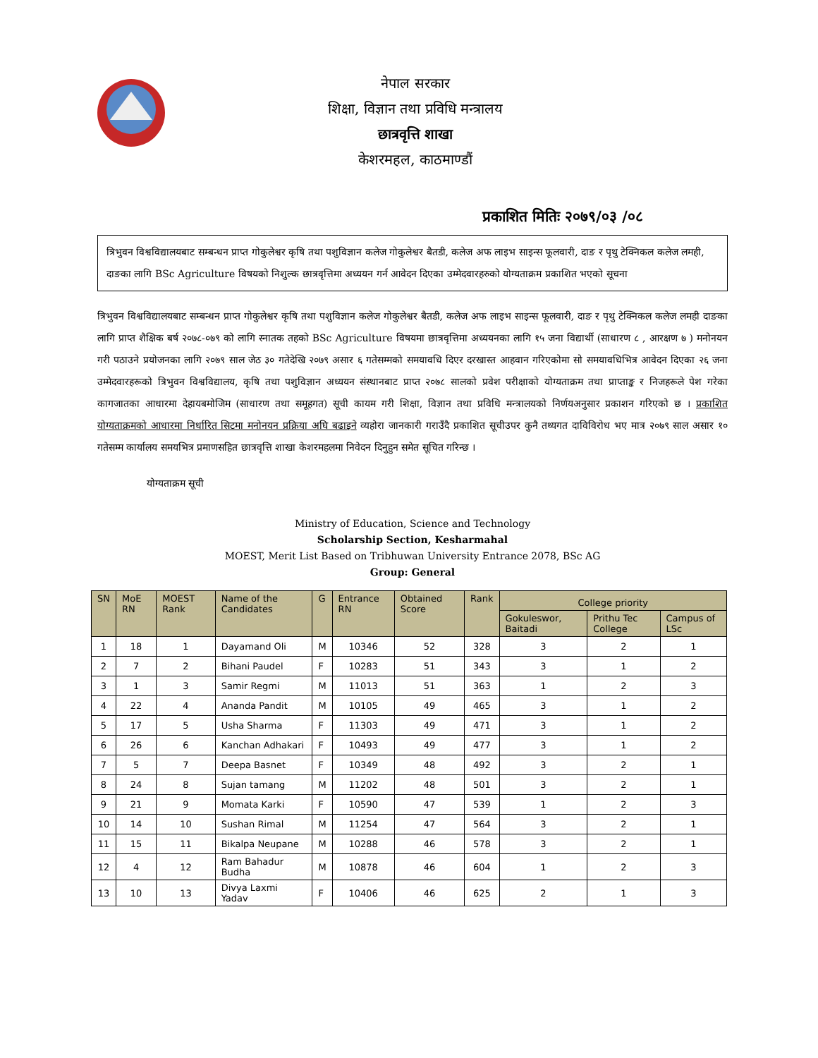नेपाल सरकार
शिक्षा, विज्ञान तथा प्रविधि मन्त्रालय
छात्रवृत्ति शाखा
केशरमहल, काठमाण्डौं
प्रकाशित मितिः २०७९/०३ /०८
त्रिभुवन विश्वविद्यालयबाट सम्बन्धन प्राप्त गोकुलेश्वर कृषि तथा पशुविज्ञान कलेज गोकुलेश्वर बैतडी, कलेज अफ लाइभ साइन्स फूलवारी, दाङ र पृथु टेक्निकल कलेज लमही, दाङका लागि BSc Agriculture विषयको निशुल्क छात्रवृत्तिमा अध्ययन गर्न आवेदन दिएका उम्मेदवारहरुको योग्यताक्रम प्रकाशित भएको सूचना
त्रिभुवन विश्वविद्यालयबाट सम्बन्धन प्राप्त गोकुलेश्वर कृषि तथा पशुविज्ञान कलेज गोकुलेश्वर बैतडी, कलेज अफ लाइभ साइन्स फूलवारी, दाङ र पृथु टेक्निकल कलेज लमही दाङका लागि प्राप्त शैक्षिक बर्ष २०७८-०७९ को लागि स्नातक तहको BSc Agriculture विषयमा छात्रवृत्तिमा अध्ययनका लागि १५ जना विद्यार्थी (साधारण ८ , आरक्षण ७ ) मनोनयन गरी पठाउने प्रयोजनका लागि २०७९ साल जेठ ३० गतेदेखि २०७९ असार ६ गतेसम्मको समयावधि दिएर दरखास्त आहवान गरिएकोमा सो समयावधिभित्र आवेदन दिएका २६ जना उम्मेदवारहरूको त्रिभुवन विश्वविद्यालय, कृषि तथा पशुविज्ञान अध्ययन संस्थानबाट प्राप्त २०७८ सालको प्रवेश परीक्षाको योग्यताक्रम तथा प्राप्ताङ्क र निजहरूले पेश गरेका कागजातका आधारमा देहायबमोजिम (साधारण तथा समूहगत) सूची कायम गरी शिक्षा, विज्ञान तथा प्रविधि मन्त्रालयको निर्णयअनुसार प्रकाशन गरिएको छ । प्रकाशित योग्यताक्रमको आधारमा निर्धारित सिटमा मनोनयन प्रक्रिया अघि बढाइने व्यहोरा जानकारी गराउँदै प्रकाशित सूचीउपर कुनै तथ्यगत दाविविरोध भए मात्र २०७९ साल असार १० गतेसम्म कार्यालय समयभित्र प्रमाणसहित छात्रवृत्ति शाखा केशरमहलमा निवेदन दिनुहुन समेत सूचित गरिन्छ ।
योग्यताक्रम सूची
Ministry of Education, Science and Technology
Scholarship Section, Kesharmahal
MOEST, Merit List Based on Tribhuwan University Entrance 2078, BSc AG
Group: General
| SN | MoE RN | MOEST Rank | Name of the Candidates | G | Entrance RN | Obtained Score | Rank | College priority | | |
| --- | --- | --- | --- | --- | --- | --- | --- | --- | --- | --- |
| | | | | | | | | Gokuleswor, Baitadi | Prithu Tec College | Campus of LSc |
| 1 | 18 | 1 | Dayamand Oli | M | 10346 | 52 | 328 | 3 | 2 | 1 |
| 2 | 7 | 2 | Bihani Paudel | F | 10283 | 51 | 343 | 3 | 1 | 2 |
| 3 | 1 | 3 | Samir Regmi | M | 11013 | 51 | 363 | 1 | 2 | 3 |
| 4 | 22 | 4 | Ananda Pandit | M | 10105 | 49 | 465 | 3 | 1 | 2 |
| 5 | 17 | 5 | Usha Sharma | F | 11303 | 49 | 471 | 3 | 1 | 2 |
| 6 | 26 | 6 | Kanchan Adhakari | F | 10493 | 49 | 477 | 3 | 1 | 2 |
| 7 | 5 | 7 | Deepa Basnet | F | 10349 | 48 | 492 | 3 | 2 | 1 |
| 8 | 24 | 8 | Sujan tamang | M | 11202 | 48 | 501 | 3 | 2 | 1 |
| 9 | 21 | 9 | Momata Karki | F | 10590 | 47 | 539 | 1 | 2 | 3 |
| 10 | 14 | 10 | Sushan Rimal | M | 11254 | 47 | 564 | 3 | 2 | 1 |
| 11 | 15 | 11 | Bikalpa Neupane | M | 10288 | 46 | 578 | 3 | 2 | 1 |
| 12 | 4 | 12 | Ram Bahadur Budha | M | 10878 | 46 | 604 | 1 | 2 | 3 |
| 13 | 10 | 13 | Divya Laxmi Yadav | F | 10406 | 46 | 625 | 2 | 1 | 3 |